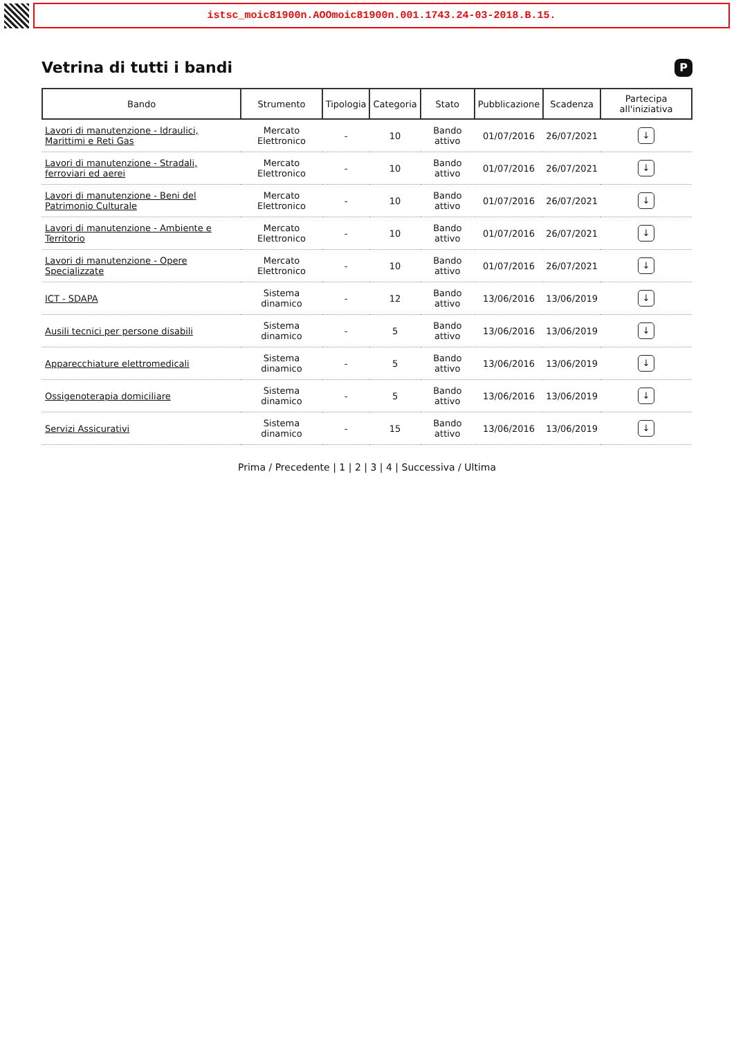istsc_moic81900n.AOOmoic81900n.001.1743.24-03-2018.B.15.
Vetrina di tutti i bandi P
| Bando | Strumento | Tipologia | Categoria | Stato | Pubblicazione | Scadenza | Partecipa all'iniziativa |
| --- | --- | --- | --- | --- | --- | --- | --- |
| Lavori di manutenzione - Idraulici, Marittimi e Reti Gas | Mercato Elettronico | - | 10 | Bando attivo | 01/07/2016 | 26/07/2021 | ↓ |
| Lavori di manutenzione - Stradali, ferroviari ed aerei | Mercato Elettronico | - | 10 | Bando attivo | 01/07/2016 | 26/07/2021 | ↓ |
| Lavori di manutenzione - Beni del Patrimonio Culturale | Mercato Elettronico | - | 10 | Bando attivo | 01/07/2016 | 26/07/2021 | ↓ |
| Lavori di manutenzione - Ambiente e Territorio | Mercato Elettronico | - | 10 | Bando attivo | 01/07/2016 | 26/07/2021 | ↓ |
| Lavori di manutenzione - Opere Specializzate | Mercato Elettronico | - | 10 | Bando attivo | 01/07/2016 | 26/07/2021 | ↓ |
| ICT - SDAPA | Sistema dinamico | - | 12 | Bando attivo | 13/06/2016 | 13/06/2019 | ↓ |
| Ausili tecnici per persone disabili | Sistema dinamico | - | 5 | Bando attivo | 13/06/2016 | 13/06/2019 | ↓ |
| Apparecchiature elettromedicali | Sistema dinamico | - | 5 | Bando attivo | 13/06/2016 | 13/06/2019 | ↓ |
| Ossigenoterapia domiciliare | Sistema dinamico | - | 5 | Bando attivo | 13/06/2016 | 13/06/2019 | ↓ |
| Servizi Assicurativi | Sistema dinamico | - | 15 | Bando attivo | 13/06/2016 | 13/06/2019 | ↓ |
Prima / Precedente | 1 | 2 | 3 | 4 | Successiva / Ultima